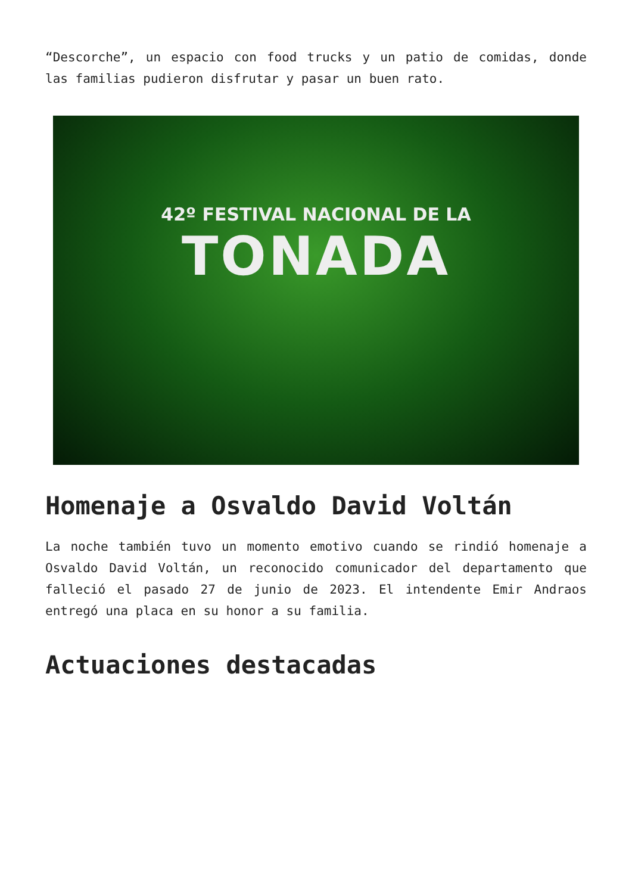“Descorche”, un espacio con food trucks y un patio de comidas, donde las familias pudieron disfrutar y pasar un buen rato.
42º FESTIVAL NACIONAL DE LA
TONADA
Homenaje a Osvaldo David Voltán
La noche también tuvo un momento emotivo cuando se rindió homenaje a Osvaldo David Voltán, un reconocido comunicador del departamento que falleció el pasado 27 de junio de 2023. El intendente Emir Andraos entregó una placa en su honor a su familia.
Actuaciones destacadas